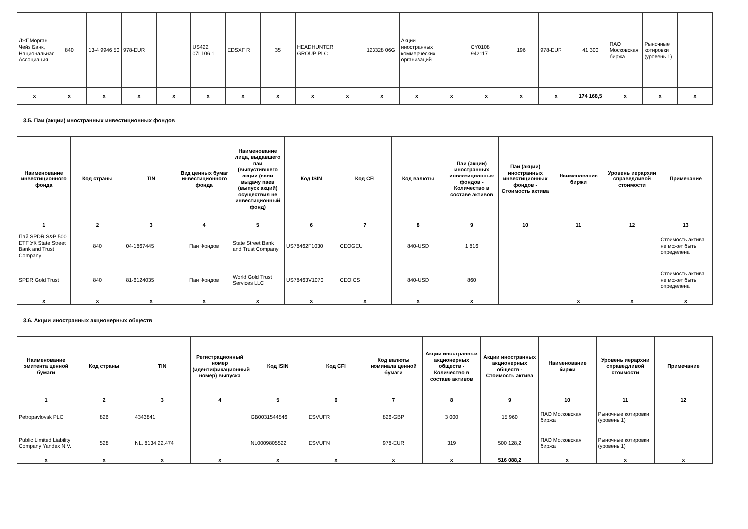| ДжПМорган Чейз Банк, Национальная Ассоциация | 840 | 13-4 9946 50 | 978-EUR | | US422 07L106 1 | EDSXF R | 35 | HEADHUNTER GROUP PLC | | 123328 06G | Акции иностранных коммерческих организаций | | CY0108 942117 | 196 | 978-EUR | 41 300 | ПАО Московская биржа | Рыночные котировки (уровень 1) | |
| x | x | x | x | x | x | x | x | x | x | x | x | x | x | x | x | 174 168,5 | x | x | x |
3.5. Паи (акции) иностранных инвестиционных фондов
| Наименование инвестиционного фонда | Код страны | TIN | Вид ценных бумаг инвестиционного фонда | Наименование лица, выдавшего паи (выпустившего акции (если выдачу паев (выпуск акций) осуществил не инвестиционный фонд) | Код ISIN | Код CFI | Код валюты | Паи (акции) иностранных инвестиционных фондов - Количество в составе активов | Паи (акции) иностранных инвестиционных фондов - Стоимость актива | Наименование биржи | Уровень иерархии справедливой стоимости | Примечание |
| --- | --- | --- | --- | --- | --- | --- | --- | --- | --- | --- | --- | --- |
| 1 | 2 | 3 | 4 | 5 | 6 | 7 | 8 | 9 | 10 | 11 | 12 | 13 |
| Пай SPDR S&P 500 ETF УК State Street Bank and Trust Company | 840 | 04-1867445 | Паи Фондов | State Street Bank and Trust Company | US78462F1030 | CEOGEU | 840-USD | 1 816 | | | | Стоимость актива не может быть определена |
| SPDR Gold Trust | 840 | 81-6124035 | Паи Фондов | World Gold Trust Services LLC | US78463V1070 | CEOICS | 840-USD | 860 | | | | Стоимость актива не может быть определена |
| x | x | x | x | x | x | x | x | x | | x | x | x |
3.6. Акции иностранных акционерных обществ
| Наименование эмитента ценной бумаги | Код страны | TIN | Регистрационный номер (идентификационный номер) выпуска | Код ISIN | Код CFI | Код валюты номинала ценной бумаги | Акции иностранных акционерных обществ - Количество в составе активов | Акции иностранных акционерных обществ - Стоимость актива | Наименование биржи | Уровень иерархии справедливой стоимости | Примечание |
| --- | --- | --- | --- | --- | --- | --- | --- | --- | --- | --- | --- |
| 1 | 2 | 3 | 4 | 5 | 6 | 7 | 8 | 9 | 10 | 11 | 12 |
| Petropavlovsk PLC | 826 | 4343841 | | GB0031544546 | ESVUFR | 826-GBP | 3 000 | 15 960 | ПАО Московская биржа | Рыночные котировки (уровень 1) | |
| Public Limited Liability Company Yandex N.V. | 528 | NL. 8134.22.474 | | NL0009805522 | ESVUFN | 978-EUR | 319 | 500 128,2 | ПАО Московская биржа | Рыночные котировки (уровень 1) | |
| x | x | x | x | x | x | x | x | 516 088,2 | x | x | x |